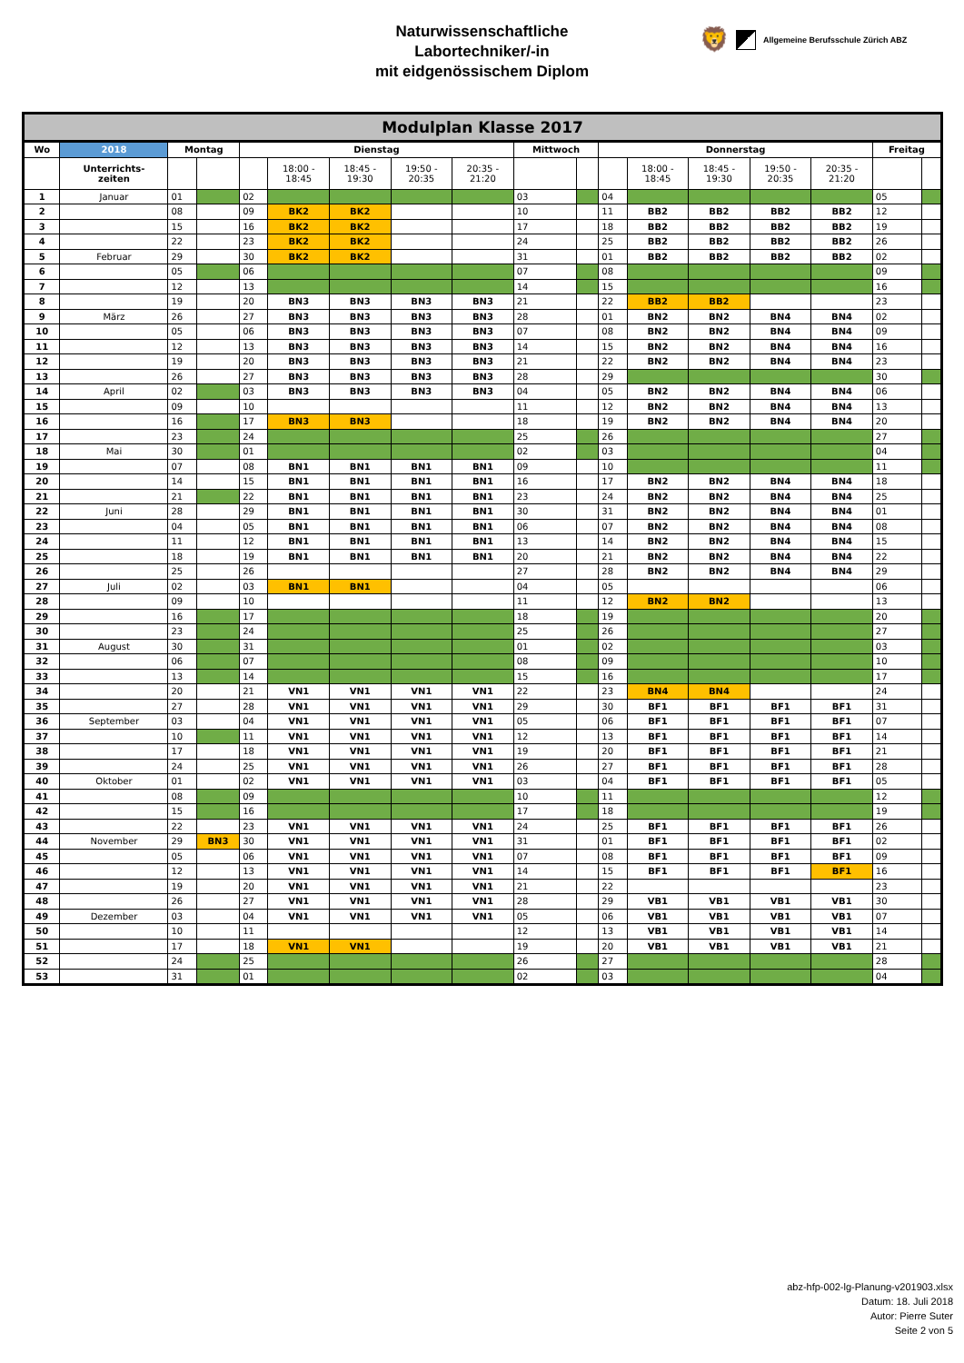Naturwissenschaftliche
Labortechniker/-in
mit eidgenössischem Diplom
🦁 Allgemeine Berufsschule Zürich ABZ
| Modulplan Klasse 2017 | | | | | | | | | | | | | | | | | |
| Wo | 2018 | Montag | | Dienstag | | | | | Mittwoch | | Donnerstag | | | | | Freitag | |
| | Unterrichts- zeiten | | | | 18:00 - 18:45 | 18:45 - 19:30 | 19:50 - 20:35 | 20:35 - 21:20 | | | | 18:00 - 18:45 | 18:45 - 19:30 | 19:50 - 20:35 | 20:35 - 21:20 | | |
| 1 | Januar | 01 | | 02 | | | | | 03 | | 04 | | | | | 05 | |
| 2 | | 08 | | 09 | BK2 | BK2 | | | 10 | | 11 | BB2 | BB2 | BB2 | BB2 | 12 | |
| 3 | | 15 | | 16 | BK2 | BK2 | | | 17 | | 18 | BB2 | BB2 | BB2 | BB2 | 19 | |
| 4 | | 22 | | 23 | BK2 | BK2 | | | 24 | | 25 | BB2 | BB2 | BB2 | BB2 | 26 | |
| 5 | Februar | 29 | | 30 | BK2 | BK2 | | | 31 | | 01 | BB2 | BB2 | BB2 | BB2 | 02 | |
| 6 | | 05 | | 06 | | | | | 07 | | 08 | | | | | 09 | |
| 7 | | 12 | | 13 | | | | | 14 | | 15 | | | | | 16 | |
| 8 | | 19 | | 20 | BN3 | BN3 | BN3 | BN3 | 21 | | 22 | BB2 | BB2 | | | 23 | |
| 9 | März | 26 | | 27 | BN3 | BN3 | BN3 | BN3 | 28 | | 01 | BN2 | BN2 | BN4 | BN4 | 02 | |
| 10 | | 05 | | 06 | BN3 | BN3 | BN3 | BN3 | 07 | | 08 | BN2 | BN2 | BN4 | BN4 | 09 | |
| 11 | | 12 | | 13 | BN3 | BN3 | BN3 | BN3 | 14 | | 15 | BN2 | BN2 | BN4 | BN4 | 16 | |
| 12 | | 19 | | 20 | BN3 | BN3 | BN3 | BN3 | 21 | | 22 | BN2 | BN2 | BN4 | BN4 | 23 | |
| 13 | | 26 | | 27 | BN3 | BN3 | BN3 | BN3 | 28 | | 29 | | | | | 30 | |
| 14 | April | 02 | | 03 | BN3 | BN3 | BN3 | BN3 | 04 | | 05 | BN2 | BN2 | BN4 | BN4 | 06 | |
| 15 | | 09 | | 10 | | | | | 11 | | 12 | BN2 | BN2 | BN4 | BN4 | 13 | |
| 16 | | 16 | | 17 | BN3 | BN3 | | | 18 | | 19 | BN2 | BN2 | BN4 | BN4 | 20 | |
| 17 | | 23 | | 24 | | | | | 25 | | 26 | | | | | 27 | |
| 18 | Mai | 30 | | 01 | | | | | 02 | | 03 | | | | | 04 | |
| 19 | | 07 | | 08 | BN1 | BN1 | BN1 | BN1 | 09 | | 10 | | | | | 11 | |
| 20 | | 14 | | 15 | BN1 | BN1 | BN1 | BN1 | 16 | | 17 | BN2 | BN2 | BN4 | BN4 | 18 | |
| 21 | | 21 | | 22 | BN1 | BN1 | BN1 | BN1 | 23 | | 24 | BN2 | BN2 | BN4 | BN4 | 25 | |
| 22 | Juni | 28 | | 29 | BN1 | BN1 | BN1 | BN1 | 30 | | 31 | BN2 | BN2 | BN4 | BN4 | 01 | |
| 23 | | 04 | | 05 | BN1 | BN1 | BN1 | BN1 | 06 | | 07 | BN2 | BN2 | BN4 | BN4 | 08 | |
| 24 | | 11 | | 12 | BN1 | BN1 | BN1 | BN1 | 13 | | 14 | BN2 | BN2 | BN4 | BN4 | 15 | |
| 25 | | 18 | | 19 | BN1 | BN1 | BN1 | BN1 | 20 | | 21 | BN2 | BN2 | BN4 | BN4 | 22 | |
| 26 | | 25 | | 26 | | | | | 27 | | 28 | BN2 | BN2 | BN4 | BN4 | 29 | |
| 27 | Juli | 02 | | 03 | BN1 | BN1 | | | 04 | | 05 | | | | | 06 | |
| 28 | | 09 | | 10 | | | | | 11 | | 12 | BN2 | BN2 | | | 13 | |
| 29 | | 16 | | 17 | | | | | 18 | | 19 | | | | | 20 | |
| 30 | | 23 | | 24 | | | | | 25 | | 26 | | | | | 27 | |
| 31 | August | 30 | | 31 | | | | | 01 | | 02 | | | | | 03 | |
| 32 | | 06 | | 07 | | | | | 08 | | 09 | | | | | 10 | |
| 33 | | 13 | | 14 | | | | | 15 | | 16 | | | | | 17 | |
| 34 | | 20 | | 21 | VN1 | VN1 | VN1 | VN1 | 22 | | 23 | BN4 | BN4 | | | 24 | |
| 35 | | 27 | | 28 | VN1 | VN1 | VN1 | VN1 | 29 | | 30 | BF1 | BF1 | BF1 | BF1 | 31 | |
| 36 | September | 03 | | 04 | VN1 | VN1 | VN1 | VN1 | 05 | | 06 | BF1 | BF1 | BF1 | BF1 | 07 | |
| 37 | | 10 | | 11 | VN1 | VN1 | VN1 | VN1 | 12 | | 13 | BF1 | BF1 | BF1 | BF1 | 14 | |
| 38 | | 17 | | 18 | VN1 | VN1 | VN1 | VN1 | 19 | | 20 | BF1 | BF1 | BF1 | BF1 | 21 | |
| 39 | | 24 | | 25 | VN1 | VN1 | VN1 | VN1 | 26 | | 27 | BF1 | BF1 | BF1 | BF1 | 28 | |
| 40 | Oktober | 01 | | 02 | VN1 | VN1 | VN1 | VN1 | 03 | | 04 | BF1 | BF1 | BF1 | BF1 | 05 | |
| 41 | | 08 | | 09 | | | | | 10 | | 11 | | | | | 12 | |
| 42 | | 15 | | 16 | | | | | 17 | | 18 | | | | | 19 | |
| 43 | | 22 | | 23 | VN1 | VN1 | VN1 | VN1 | 24 | | 25 | BF1 | BF1 | BF1 | BF1 | 26 | |
| 44 | November | 29 | BN3 | 30 | VN1 | VN1 | VN1 | VN1 | 31 | | 01 | BF1 | BF1 | BF1 | BF1 | 02 | |
| 45 | | 05 | | 06 | VN1 | VN1 | VN1 | VN1 | 07 | | 08 | BF1 | BF1 | BF1 | BF1 | 09 | |
| 46 | | 12 | | 13 | VN1 | VN1 | VN1 | VN1 | 14 | | 15 | BF1 | BF1 | BF1 | BF1 | 16 | |
| 47 | | 19 | | 20 | VN1 | VN1 | VN1 | VN1 | 21 | | 22 | | | | | 23 | |
| 48 | | 26 | | 27 | VN1 | VN1 | VN1 | VN1 | 28 | | 29 | VB1 | VB1 | VB1 | VB1 | 30 | |
| 49 | Dezember | 03 | | 04 | VN1 | VN1 | VN1 | VN1 | 05 | | 06 | VB1 | VB1 | VB1 | VB1 | 07 | |
| 50 | | 10 | | 11 | | | | | 12 | | 13 | VB1 | VB1 | VB1 | VB1 | 14 | |
| 51 | | 17 | | 18 | VN1 | VN1 | | | 19 | | 20 | VB1 | VB1 | VB1 | VB1 | 21 | |
| 52 | | 24 | | 25 | | | | | 26 | | 27 | | | | | 28 | |
| 53 | | 31 | | 01 | | | | | 02 | | 03 | | | | | 04 | |
abz-hfp-002-lg-Planung-v201903.xlsx
Datum: 18. Juli 2018
Autor: Pierre Suter
Seite 2 von 5